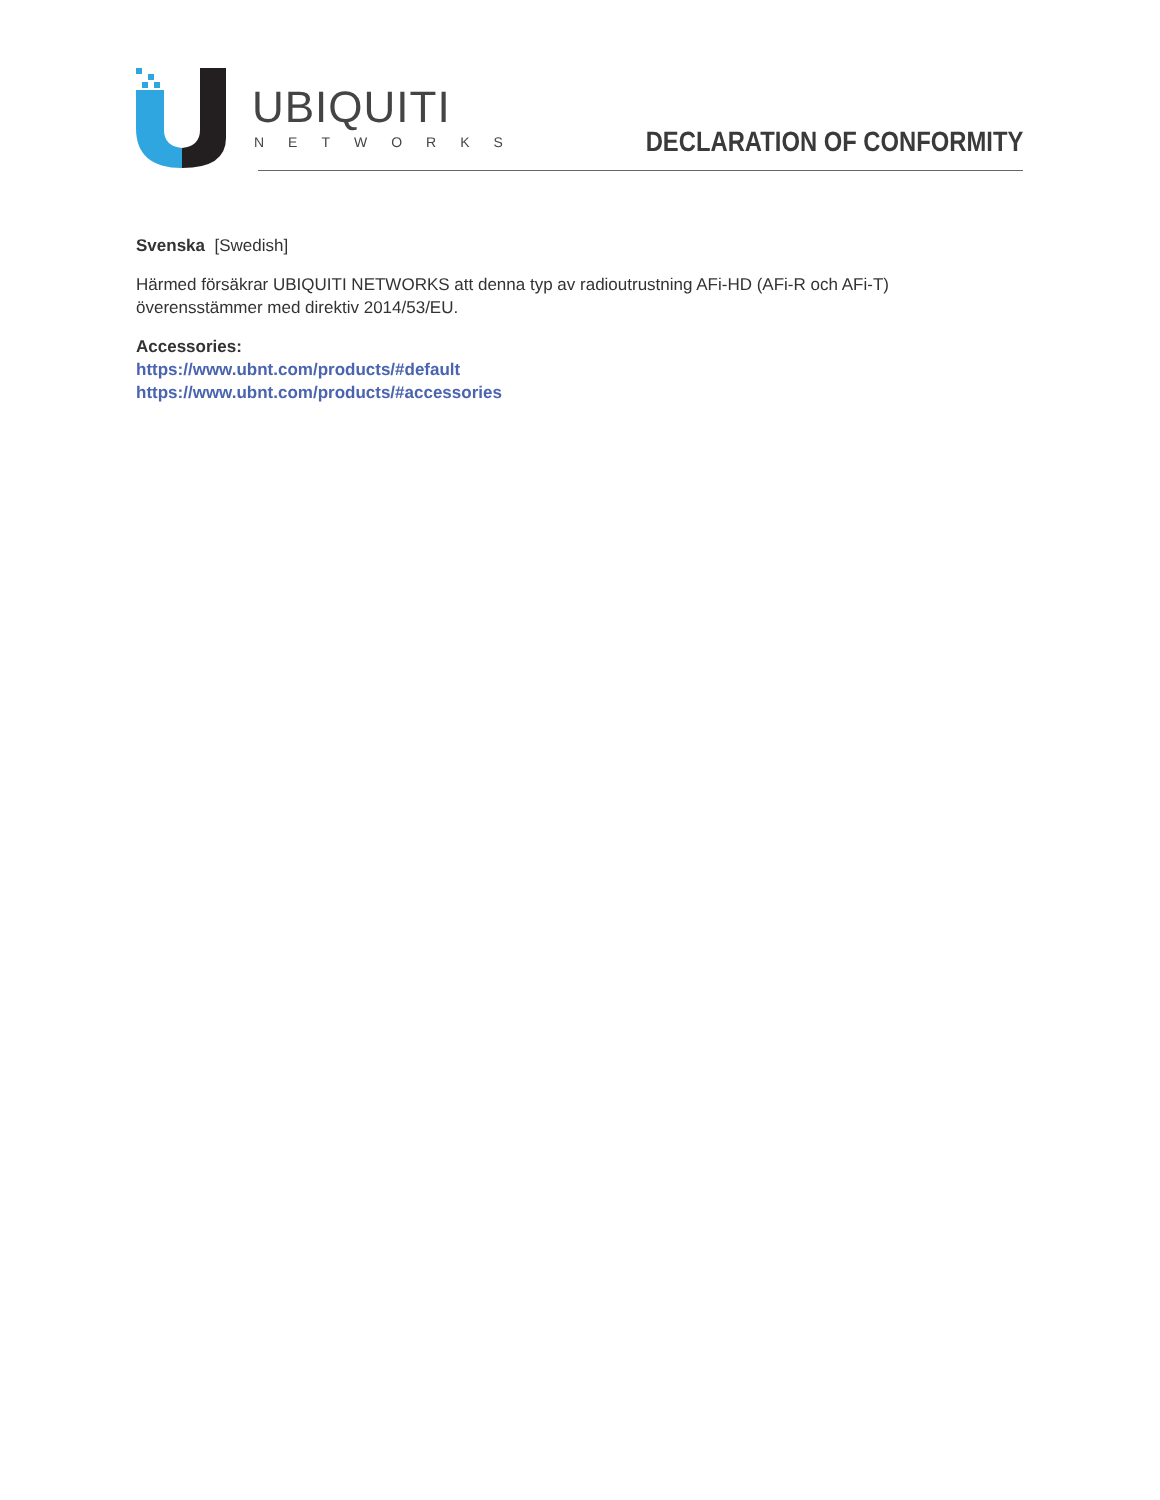UBIQUITI
NETWORKS DECLARATION OF CONFORMITY
Svenska [Swedish]
Härmed försäkrar UBIQUITI NETWORKS att denna typ av radioutrustning AFi-HD (AFi-R och AFi-T)
överensstämmer med direktiv 2014/53/EU.
Accessories:
https://www.ubnt.com/products/#default
https://www.ubnt.com/products/#accessories